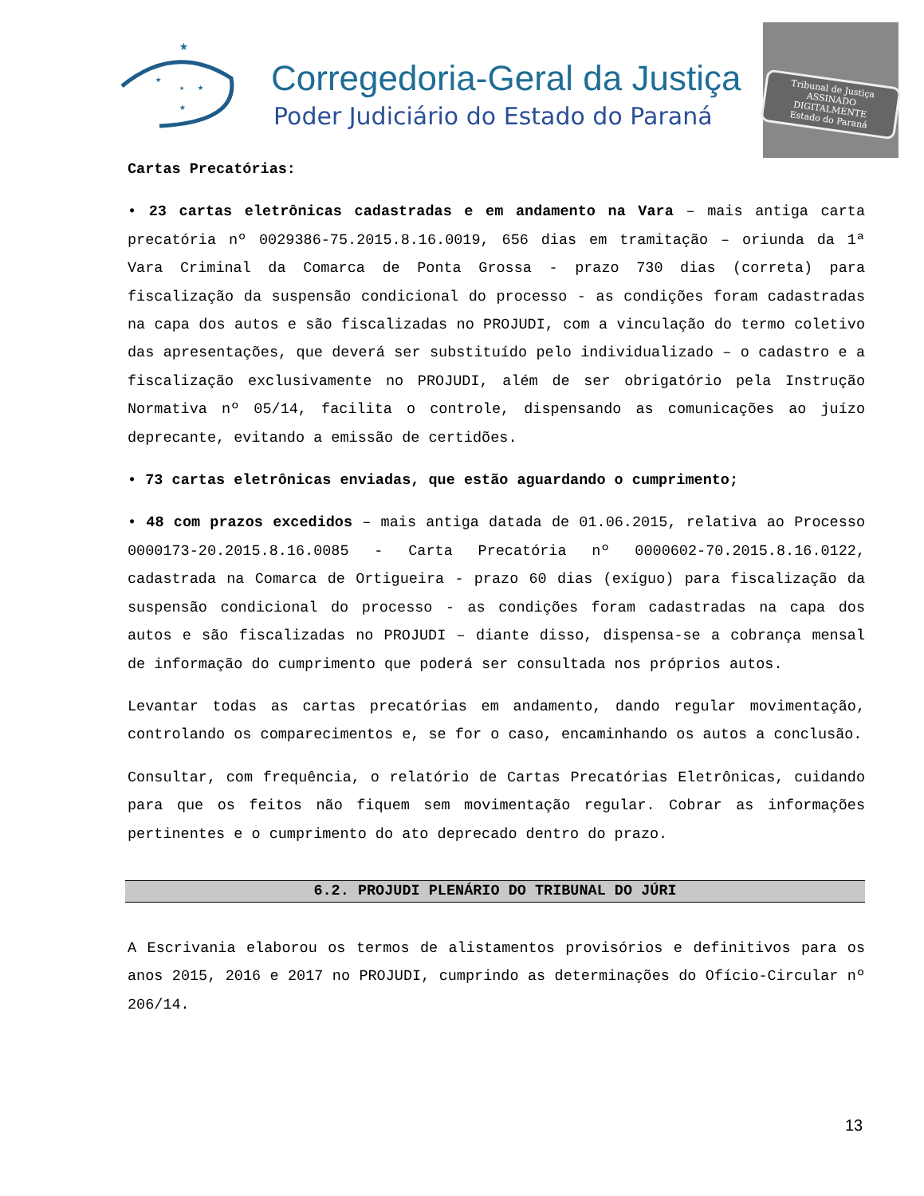★
★
★
★
★
Corregedoria-Geral da Justiça
Poder Judiciário do Estado do Paraná
Tribunal de Justiça
ASSINADO DIGITALMENTE
Estado do Paraná
Cartas Precatórias:
• 23 cartas eletrônicas cadastradas e em andamento na Vara – mais antiga carta precatória nº 0029386-75.2015.8.16.0019, 656 dias em tramitação – oriunda da 1ª Vara Criminal da Comarca de Ponta Grossa - prazo 730 dias (correta) para fiscalização da suspensão condicional do processo - as condições foram cadastradas na capa dos autos e são fiscalizadas no PROJUDI, com a vinculação do termo coletivo das apresentações, que deverá ser substituído pelo individualizado – o cadastro e a fiscalização exclusivamente no PROJUDI, além de ser obrigatório pela Instrução Normativa nº 05/14, facilita o controle, dispensando as comunicações ao juízo deprecante, evitando a emissão de certidões.
• 73 cartas eletrônicas enviadas, que estão aguardando o cumprimento;
• 48 com prazos excedidos – mais antiga datada de 01.06.2015, relativa ao Processo 0000173-20.2015.8.16.0085 - Carta Precatória nº 0000602-70.2015.8.16.0122, cadastrada na Comarca de Ortigueira - prazo 60 dias (exíguo) para fiscalização da suspensão condicional do processo - as condições foram cadastradas na capa dos autos e são fiscalizadas no PROJUDI – diante disso, dispensa-se a cobrança mensal de informação do cumprimento que poderá ser consultada nos próprios autos.
Levantar todas as cartas precatórias em andamento, dando regular movimentação, controlando os comparecimentos e, se for o caso, encaminhando os autos a conclusão.
Consultar, com frequência, o relatório de Cartas Precatórias Eletrônicas, cuidando para que os feitos não fiquem sem movimentação regular. Cobrar as informações pertinentes e o cumprimento do ato deprecado dentro do prazo.
6.2. PROJUDI PLENÁRIO DO TRIBUNAL DO JÚRI
A Escrivania elaborou os termos de alistamentos provisórios e definitivos para os anos 2015, 2016 e 2017 no PROJUDI, cumprindo as determinações do Ofício-Circular nº 206/14.
13